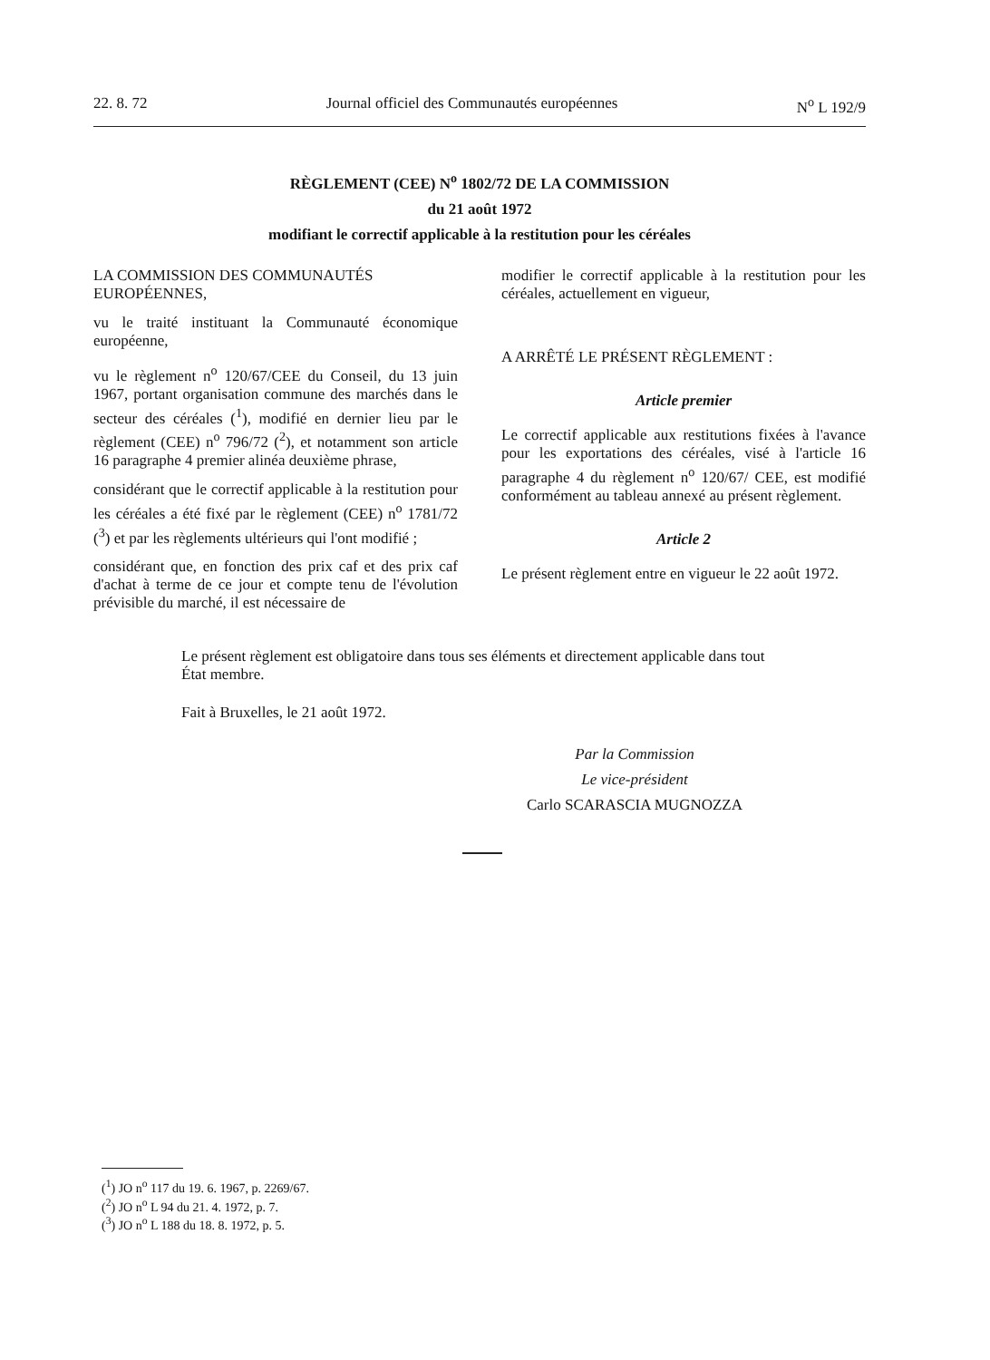22. 8. 72 Journal officiel des Communautés européennes N<sup>o</sup> L 192/9
RÈGLEMENT (CEE) N<sup>o</sup> 1802/72 DE LA COMMISSION
du 21 août 1972
modifiant le correctif applicable à la restitution pour les céréales
LA COMMISSION DES COMMUNAUTÉS EUROPÉENNES,
vu le traité instituant la Communauté économique européenne,
vu le règlement n<sup>o</sup> 120/67/CEE du Conseil, du 13 juin 1967, portant organisation commune des marchés dans le secteur des céréales (<sup>1</sup>), modifié en dernier lieu par le règlement (CEE) n<sup>o</sup> 796/72 (<sup>2</sup>), et notamment son article 16 paragraphe 4 premier alinéa deuxième phrase,
considérant que le correctif applicable à la restitution pour les céréales a été fixé par le règlement (CEE) n<sup>o</sup> 1781/72 (<sup>3</sup>) et par les règlements ultérieurs qui l'ont modifié ;
considérant que, en fonction des prix caf et des prix caf d'achat à terme de ce jour et compte tenu de l'évolution prévisible du marché, il est nécessaire de
modifier le correctif applicable à la restitution pour les céréales, actuellement en vigueur,
A ARRÊTÉ LE PRÉSENT RÈGLEMENT :
Article premier
Le correctif applicable aux restitutions fixées à l'avance pour les exportations des céréales, visé à l'article 16 paragraphe 4 du règlement n<sup>o</sup> 120/67/ CEE, est modifié conformément au tableau annexé au présent règlement.
Article 2
Le présent règlement entre en vigueur le 22 août 1972.
Le présent règlement est obligatoire dans tous ses éléments et directement applicable dans tout État membre.
Fait à Bruxelles, le 21 août 1972.
Par la Commission
Le vice-président
Carlo SCARASCIA MUGNOZZA
(<sup>1</sup>) JO n<sup>o</sup> 117 du 19. 6. 1967, p. 2269/67.
(<sup>2</sup>) JO n<sup>o</sup> L 94 du 21. 4. 1972, p. 7.
(<sup>3</sup>) JO n<sup>o</sup> L 188 du 18. 8. 1972, p. 5.